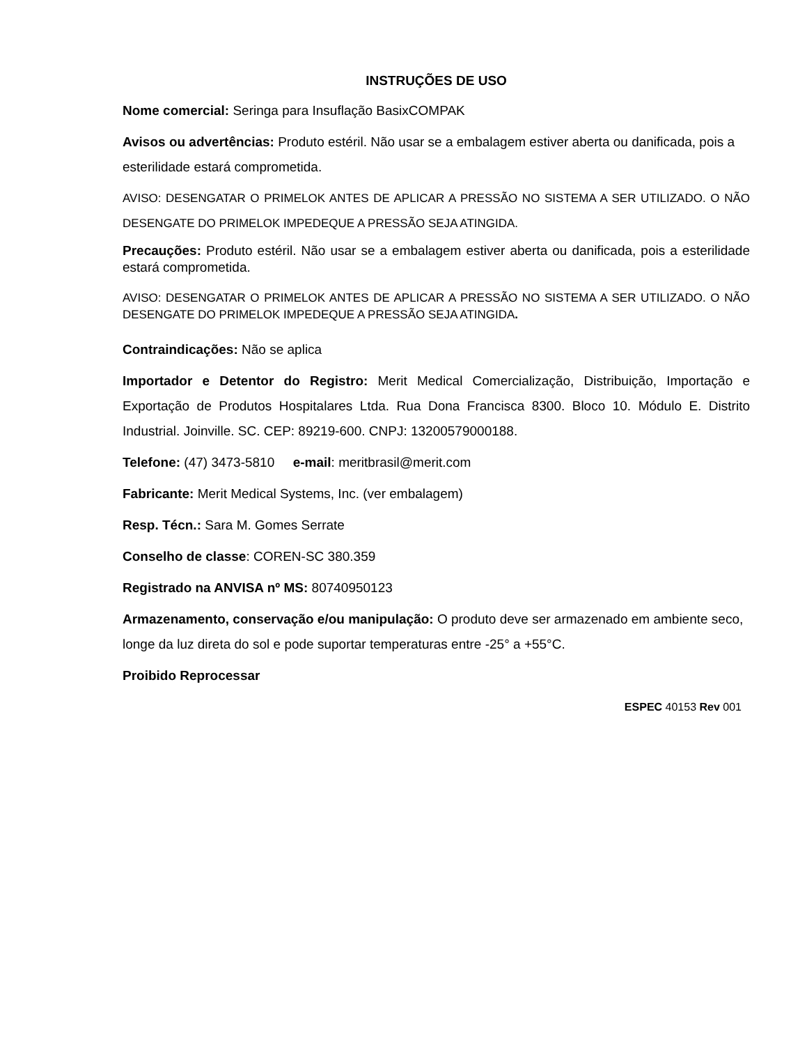INSTRUÇÕES DE USO
Nome comercial: Seringa para Insuflação BasixCOMPAK
Avisos ou advertências: Produto estéril. Não usar se a embalagem estiver aberta ou danificada, pois a esterilidade estará comprometida.
AVISO: DESENGATAR O PRIMELOK ANTES DE APLICAR A PRESSÃO NO SISTEMA A SER UTILIZADO. O NÃO DESENGATE DO PRIMELOK IMPEDEQUE A PRESSÃO SEJA ATINGIDA.
Precauções: Produto estéril. Não usar se a embalagem estiver aberta ou danificada, pois a esterilidade estará comprometida.
AVISO: DESENGATAR O PRIMELOK ANTES DE APLICAR A PRESSÃO NO SISTEMA A SER UTILIZADO. O NÃO DESENGATE DO PRIMELOK IMPEDEQUE A PRESSÃO SEJA ATINGIDA.
Contraindicações: Não se aplica
Importador e Detentor do Registro: Merit Medical Comercialização, Distribuição, Importação e Exportação de Produtos Hospitalares Ltda. Rua Dona Francisca 8300. Bloco 10. Módulo E. Distrito Industrial. Joinville. SC. CEP: 89219-600. CNPJ: 13200579000188.
Telefone: (47) 3473-5810 e-mail: meritbrasil@merit.com
Fabricante: Merit Medical Systems, Inc. (ver embalagem)
Resp. Técn.: Sara M. Gomes Serrate
Conselho de classe: COREN-SC 380.359
Registrado na ANVISA nº MS: 80740950123
Armazenamento, conservação e/ou manipulação: O produto deve ser armazenado em ambiente seco, longe da luz direta do sol e pode suportar temperaturas entre -25° a +55°C.
Proibido Reprocessar
ESPEC 40153 Rev 001